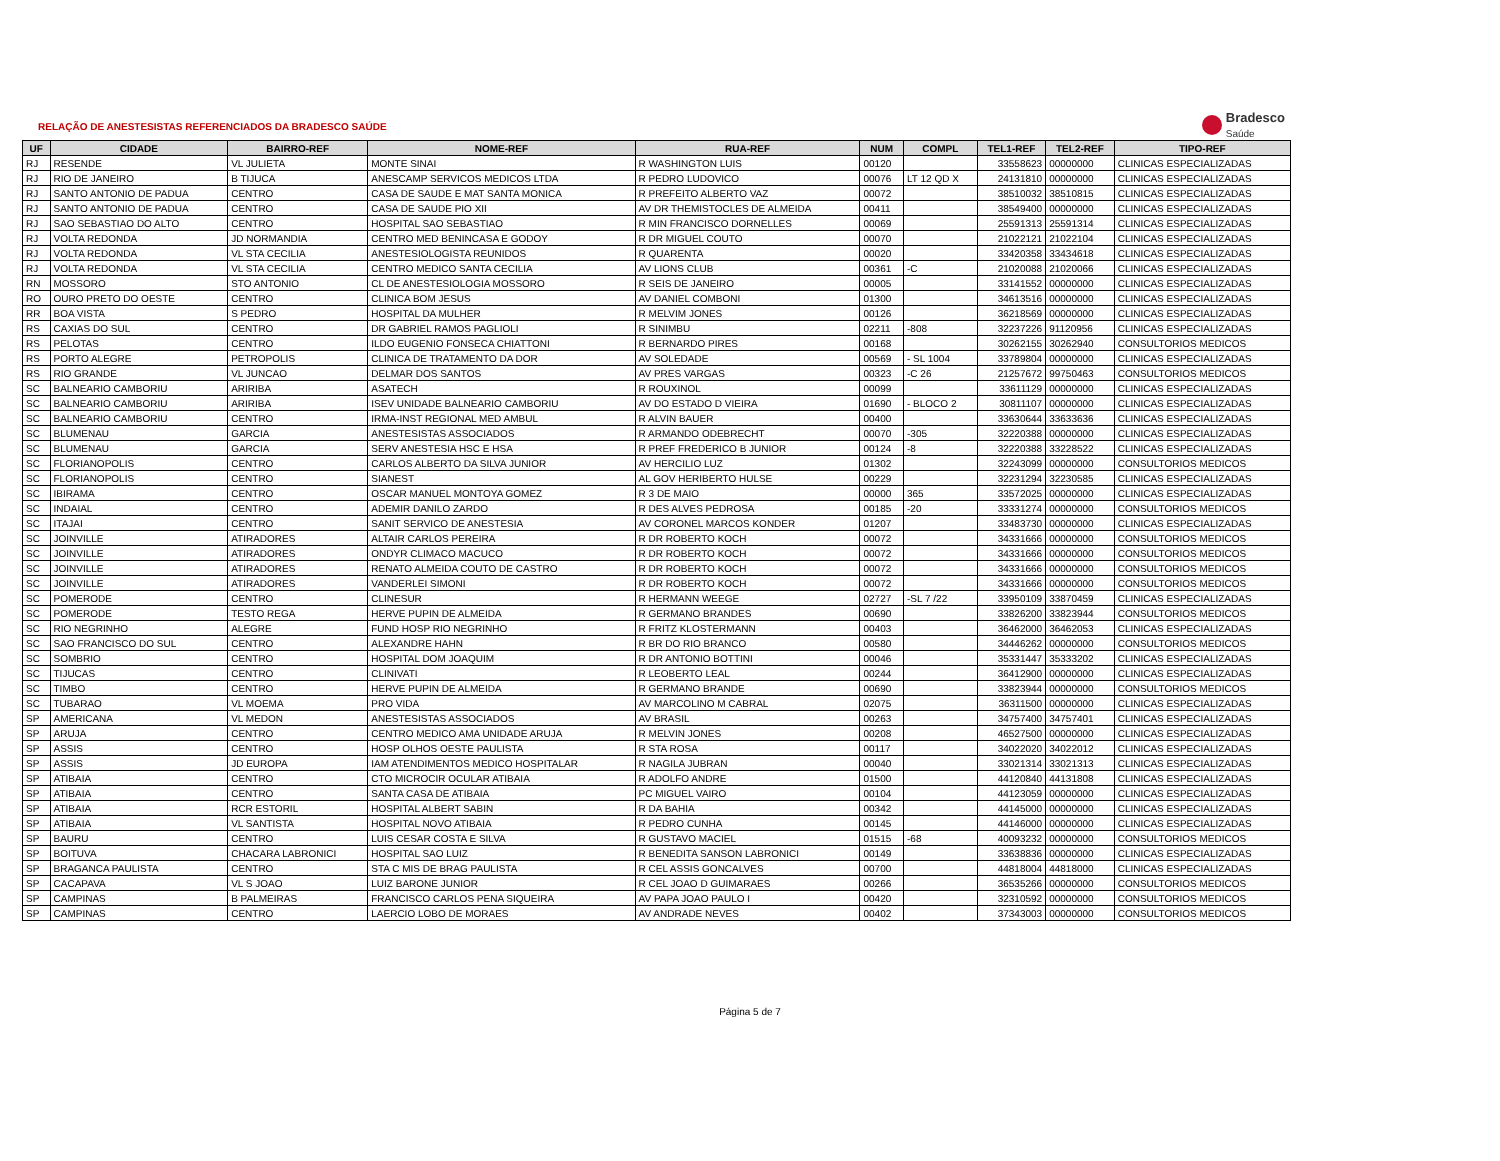RELAÇÃO DE ANESTESISTAS REFERENCIADOS DA BRADESCO SAÚDE
Bradesco
Saúde
| UF | CIDADE | BAIRRO-REF | NOME-REF | RUA-REF | NUM | COMPL | TEL1-REF | TEL2-REF | TIPO-REF |
| --- | --- | --- | --- | --- | --- | --- | --- | --- | --- |
| RJ | RESENDE | VL JULIETA | MONTE SINAI | R WASHINGTON LUIS | 00120 | | 33558623 | 00000000 | CLINICAS ESPECIALIZADAS |
| RJ | RIO DE JANEIRO | B TIJUCA | ANESCAMP SERVICOS MEDICOS LTDA | R PEDRO LUDOVICO | 00076 | LT 12 QD X | 24131810 | 00000000 | CLINICAS ESPECIALIZADAS |
| RJ | SANTO ANTONIO DE PADUA | CENTRO | CASA DE SAUDE E MAT SANTA MONICA | R PREFEITO ALBERTO VAZ | 00072 | | 38510032 | 38510815 | CLINICAS ESPECIALIZADAS |
| RJ | SANTO ANTONIO DE PADUA | CENTRO | CASA DE SAUDE PIO XII | AV DR THEMISTOCLES DE ALMEIDA | 00411 | | 38549400 | 00000000 | CLINICAS ESPECIALIZADAS |
| RJ | SAO SEBASTIAO DO ALTO | CENTRO | HOSPITAL SAO SEBASTIAO | R MIN FRANCISCO DORNELLES | 00069 | | 25591313 | 25591314 | CLINICAS ESPECIALIZADAS |
| RJ | VOLTA REDONDA | JD NORMANDIA | CENTRO MED BENINCASA E GODOY | R DR MIGUEL COUTO | 00070 | | 21022121 | 21022104 | CLINICAS ESPECIALIZADAS |
| RJ | VOLTA REDONDA | VL STA CECILIA | ANESTESIOLOGISTA REUNIDOS | R QUARENTA | 00020 | | 33420358 | 33434618 | CLINICAS ESPECIALIZADAS |
| RJ | VOLTA REDONDA | VL STA CECILIA | CENTRO MEDICO SANTA CECILIA | AV LIONS CLUB | 00361 | -C | 21020088 | 21020066 | CLINICAS ESPECIALIZADAS |
| RN | MOSSORO | STO ANTONIO | CL DE ANESTESIOLOGIA MOSSORO | R SEIS DE JANEIRO | 00005 | | 33141552 | 00000000 | CLINICAS ESPECIALIZADAS |
| RO | OURO PRETO DO OESTE | CENTRO | CLINICA BOM JESUS | AV DANIEL COMBONI | 01300 | | 34613516 | 00000000 | CLINICAS ESPECIALIZADAS |
| RR | BOA VISTA | S PEDRO | HOSPITAL DA MULHER | R MELVIM JONES | 00126 | | 36218569 | 00000000 | CLINICAS ESPECIALIZADAS |
| RS | CAXIAS DO SUL | CENTRO | DR GABRIEL RAMOS PAGLIOLI | R SINIMBU | 02211 | -808 | 32237226 | 91120956 | CLINICAS ESPECIALIZADAS |
| RS | PELOTAS | CENTRO | ILDO EUGENIO FONSECA CHIATTONI | R BERNARDO PIRES | 00168 | | 30262155 | 30262940 | CONSULTORIOS MEDICOS |
| RS | PORTO ALEGRE | PETROPOLIS | CLINICA DE TRATAMENTO DA DOR | AV SOLEDADE | 00569 | - SL 1004 | 33789804 | 00000000 | CLINICAS ESPECIALIZADAS |
| RS | RIO GRANDE | VL JUNCAO | DELMAR DOS SANTOS | AV PRES VARGAS | 00323 | -C 26 | 21257672 | 99750463 | CONSULTORIOS MEDICOS |
| SC | BALNEARIO CAMBORIU | ARIRIBA | ASATECH | R ROUXINOL | 00099 | | 33611129 | 00000000 | CLINICAS ESPECIALIZADAS |
| SC | BALNEARIO CAMBORIU | ARIRIBA | ISEV UNIDADE BALNEARIO CAMBORIU | AV DO ESTADO D VIEIRA | 01690 | - BLOCO 2 | 30811107 | 00000000 | CLINICAS ESPECIALIZADAS |
| SC | BALNEARIO CAMBORIU | CENTRO | IRMA-INST REGIONAL MED AMBUL | R ALVIN BAUER | 00400 | | 33630644 | 33633636 | CLINICAS ESPECIALIZADAS |
| SC | BLUMENAU | GARCIA | ANESTESISTAS ASSOCIADOS | R ARMANDO ODEBRECHT | 00070 | -305 | 32220388 | 00000000 | CLINICAS ESPECIALIZADAS |
| SC | BLUMENAU | GARCIA | SERV ANESTESIA HSC E HSA | R PREF FREDERICO B JUNIOR | 00124 | -8 | 32220388 | 33228522 | CLINICAS ESPECIALIZADAS |
| SC | FLORIANOPOLIS | CENTRO | CARLOS ALBERTO DA SILVA JUNIOR | AV HERCILIO LUZ | 01302 | | 32243099 | 00000000 | CONSULTORIOS MEDICOS |
| SC | FLORIANOPOLIS | CENTRO | SIANEST | AL GOV HERIBERTO HULSE | 00229 | | 32231294 | 32230585 | CLINICAS ESPECIALIZADAS |
| SC | IBIRAMA | CENTRO | OSCAR MANUEL MONTOYA GOMEZ | R 3 DE MAIO | 00000 | 365 | 33572025 | 00000000 | CLINICAS ESPECIALIZADAS |
| SC | INDAIAL | CENTRO | ADEMIR DANILO ZARDO | R DES ALVES PEDROSA | 00185 | -20 | 33331274 | 00000000 | CONSULTORIOS MEDICOS |
| SC | ITAJAI | CENTRO | SANIT SERVICO DE ANESTESIA | AV CORONEL MARCOS KONDER | 01207 | | 33483730 | 00000000 | CLINICAS ESPECIALIZADAS |
| SC | JOINVILLE | ATIRADORES | ALTAIR CARLOS PEREIRA | R DR ROBERTO KOCH | 00072 | | 34331666 | 00000000 | CONSULTORIOS MEDICOS |
| SC | JOINVILLE | ATIRADORES | ONDYR CLIMACO MACUCO | R DR ROBERTO KOCH | 00072 | | 34331666 | 00000000 | CONSULTORIOS MEDICOS |
| SC | JOINVILLE | ATIRADORES | RENATO ALMEIDA COUTO DE CASTRO | R DR ROBERTO KOCH | 00072 | | 34331666 | 00000000 | CONSULTORIOS MEDICOS |
| SC | JOINVILLE | ATIRADORES | VANDERLEI SIMONI | R DR ROBERTO KOCH | 00072 | | 34331666 | 00000000 | CONSULTORIOS MEDICOS |
| SC | POMERODE | CENTRO | CLINESUR | R HERMANN WEEGE | 02727 | -SL 7 /22 | 33950109 | 33870459 | CLINICAS ESPECIALIZADAS |
| SC | POMERODE | TESTO REGA | HERVE PUPIN DE ALMEIDA | R GERMANO BRANDES | 00690 | | 33826200 | 33823944 | CONSULTORIOS MEDICOS |
| SC | RIO NEGRINHO | ALEGRE | FUND HOSP RIO NEGRINHO | R FRITZ KLOSTERMANN | 00403 | | 36462000 | 36462053 | CLINICAS ESPECIALIZADAS |
| SC | SAO FRANCISCO DO SUL | CENTRO | ALEXANDRE HAHN | R BR DO RIO BRANCO | 00580 | | 34446262 | 00000000 | CONSULTORIOS MEDICOS |
| SC | SOMBRIO | CENTRO | HOSPITAL DOM JOAQUIM | R DR ANTONIO BOTTINI | 00046 | | 35331447 | 35333202 | CLINICAS ESPECIALIZADAS |
| SC | TIJUCAS | CENTRO | CLINIVATI | R LEOBERTO LEAL | 00244 | | 36412900 | 00000000 | CLINICAS ESPECIALIZADAS |
| SC | TIMBO | CENTRO | HERVE PUPIN DE ALMEIDA | R GERMANO BRANDE | 00690 | | 33823944 | 00000000 | CONSULTORIOS MEDICOS |
| SC | TUBARAO | VL MOEMA | PRO VIDA | AV MARCOLINO M CABRAL | 02075 | | 36311500 | 00000000 | CLINICAS ESPECIALIZADAS |
| SP | AMERICANA | VL MEDON | ANESTESISTAS ASSOCIADOS | AV BRASIL | 00263 | | 34757400 | 34757401 | CLINICAS ESPECIALIZADAS |
| SP | ARUJA | CENTRO | CENTRO MEDICO AMA UNIDADE ARUJA | R MELVIN JONES | 00208 | | 46527500 | 00000000 | CLINICAS ESPECIALIZADAS |
| SP | ASSIS | CENTRO | HOSP OLHOS OESTE PAULISTA | R STA ROSA | 00117 | | 34022020 | 34022012 | CLINICAS ESPECIALIZADAS |
| SP | ASSIS | JD EUROPA | IAM ATENDIMENTOS MEDICO HOSPITALAR | R NAGILA JUBRAN | 00040 | | 33021314 | 33021313 | CLINICAS ESPECIALIZADAS |
| SP | ATIBAIA | CENTRO | CTO MICROCIR OCULAR ATIBAIA | R ADOLFO ANDRE | 01500 | | 44120840 | 44131808 | CLINICAS ESPECIALIZADAS |
| SP | ATIBAIA | CENTRO | SANTA CASA DE ATIBAIA | PC MIGUEL VAIRO | 00104 | | 44123059 | 00000000 | CLINICAS ESPECIALIZADAS |
| SP | ATIBAIA | RCR ESTORIL | HOSPITAL ALBERT SABIN | R DA BAHIA | 00342 | | 44145000 | 00000000 | CLINICAS ESPECIALIZADAS |
| SP | ATIBAIA | VL SANTISTA | HOSPITAL NOVO ATIBAIA | R PEDRO CUNHA | 00145 | | 44146000 | 00000000 | CLINICAS ESPECIALIZADAS |
| SP | BAURU | CENTRO | LUIS CESAR COSTA E SILVA | R GUSTAVO MACIEL | 01515 | -68 | 40093232 | 00000000 | CONSULTORIOS MEDICOS |
| SP | BOITUVA | CHACARA LABRONICI | HOSPITAL SAO LUIZ | R BENEDITA SANSON LABRONICI | 00149 | | 33638836 | 00000000 | CLINICAS ESPECIALIZADAS |
| SP | BRAGANCA PAULISTA | CENTRO | STA C MIS DE BRAG PAULISTA | R CEL ASSIS GONCALVES | 00700 | | 44818004 | 44818000 | CLINICAS ESPECIALIZADAS |
| SP | CACAPAVA | VL S JOAO | LUIZ BARONE JUNIOR | R CEL JOAO D GUIMARAES | 00266 | | 36535266 | 00000000 | CONSULTORIOS MEDICOS |
| SP | CAMPINAS | B PALMEIRAS | FRANCISCO CARLOS PENA SIQUEIRA | AV PAPA JOAO PAULO I | 00420 | | 32310592 | 00000000 | CONSULTORIOS MEDICOS |
| SP | CAMPINAS | CENTRO | LAERCIO LOBO DE MORAES | AV ANDRADE NEVES | 00402 | | 37343003 | 00000000 | CONSULTORIOS MEDICOS |
Página 5 de 7